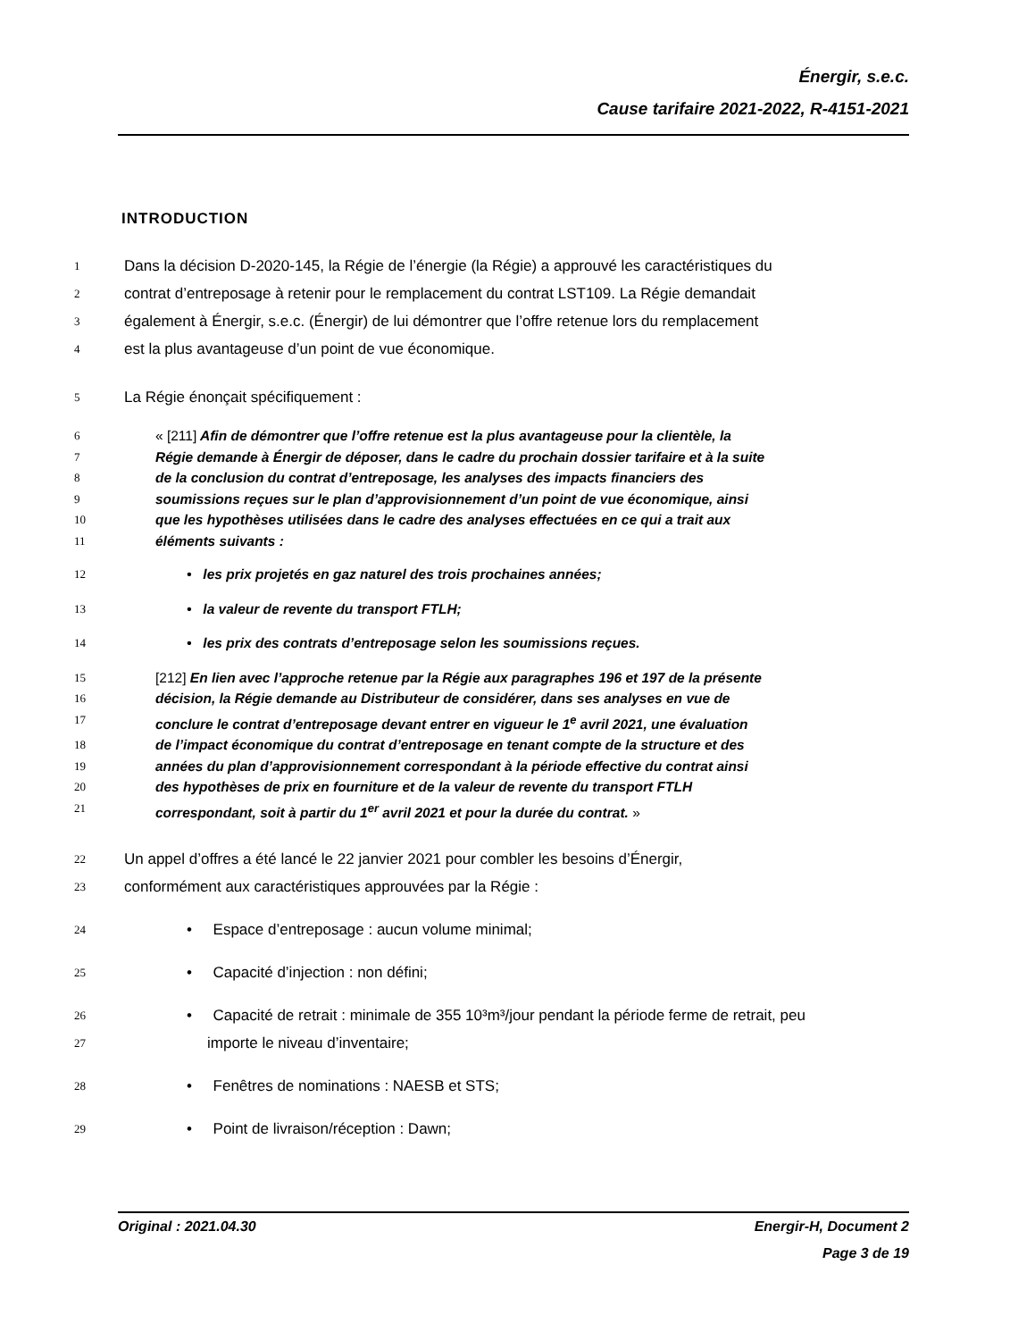Énergir, s.e.c.
Cause tarifaire 2021-2022, R-4151-2021
INTRODUCTION
1 Dans la décision D-2020-145, la Régie de l’énergie (la Régie) a approuvé les caractéristiques du
2 contrat d’entreposage à retenir pour le remplacement du contrat LST109. La Régie demandait
3 également à Énergir, s.e.c. (Énergir) de lui démontrer que l’offre retenue lors du remplacement
4 est la plus avantageuse d’un point de vue économique.
5 La Régie énonçait spécifiquement :
6 « [211] Afin de démontrer que l’offre retenue est la plus avantageuse pour la clientèle, la
7 Régie demande à Énergir de déposer, dans le cadre du prochain dossier tarifaire et à la suite
8 de la conclusion du contrat d’entreposage, les analyses des impacts financiers des
9 soumissions reçues sur le plan d’approvisionnement d’un point de vue économique, ainsi
10 que les hypothèses utilisées dans le cadre des analyses effectuées en ce qui a trait aux
11 éléments suivants :
12 • les prix projetés en gaz naturel des trois prochaines années;
13 • la valeur de revente du transport FTLH;
14 • les prix des contrats d’entreposage selon les soumissions reçues.
15 [212] En lien avec l’approche retenue par la Régie aux paragraphes 196 et 197 de la présente
16 décision, la Régie demande au Distributeur de considérer, dans ses analyses en vue de
17 conclure le contrat d’entreposage devant entrer en vigueur le 1<sup>e</sup> avril 2021, une évaluation
18 de l’impact économique du contrat d’entreposage en tenant compte de la structure et des
19 années du plan d’approvisionnement correspondant à la période effective du contrat ainsi
20 des hypothèses de prix en fourniture et de la valeur de revente du transport FTLH
21 correspondant, soit à partir du 1<sup>er</sup> avril 2021 et pour la durée du contrat. »
22 Un appel d’offres a été lancé le 22 janvier 2021 pour combler les besoins d’Énergir,
23 conformément aux caractéristiques approuvées par la Régie :
24 • Espace d’entreposage : aucun volume minimal;
25 • Capacité d’injection : non défini;
26 • Capacité de retrait : minimale de 355 10³m³/jour pendant la période ferme de retrait, peu
27 importe le niveau d’inventaire;
28 • Fenêtres de nominations : NAESB et STS;
29 • Point de livraison/réception : Dawn;
Original : 2021.04.30 Energir-H, Document 2
Page 3 de 19